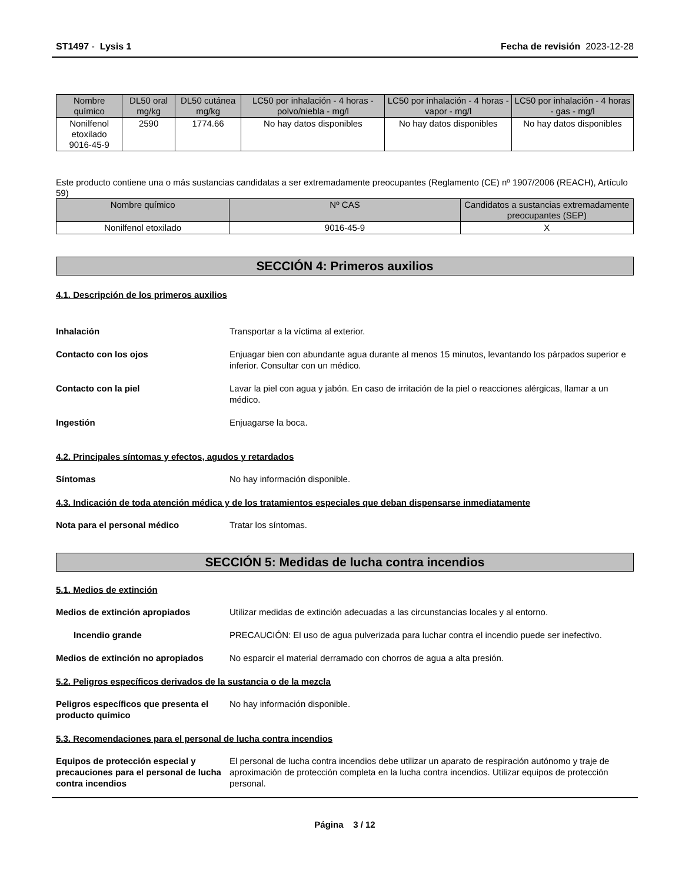ST1497 - Lysis 1 Fecha de revisión 2023-12-28
| Nombre químico | DL50 oral mg/kg | DL50 cutánea mg/kg | LC50 por inhalación - 4 horas - polvo/niebla - mg/l | LC50 por inhalación - 4 horas - vapor - mg/l | LC50 por inhalación - 4 horas - gas - mg/l |
| --- | --- | --- | --- | --- | --- |
| Nonilfenol etoxilado 9016-45-9 | 2590 | 1774.66 | No hay datos disponibles | No hay datos disponibles | No hay datos disponibles |
Este producto contiene una o más sustancias candidatas a ser extremadamente preocupantes (Reglamento (CE) nº 1907/2006 (REACH), Artículo 59)
| Nombre químico | Nº CAS | Candidatos a sustancias extremadamente preocupantes (SEP) |
| --- | --- | --- |
| Nonilfenol etoxilado | 9016-45-9 | X |
SECCIÓN 4: Primeros auxilios
4.1. Descripción de los primeros auxilios
Inhalación Transportar a la víctima al exterior.
Contacto con los ojos Enjuagar bien con abundante agua durante al menos 15 minutos, levantando los párpados superior e inferior. Consultar con un médico.
Contacto con la piel Lavar la piel con agua y jabón. En caso de irritación de la piel o reacciones alérgicas, llamar a un médico.
Ingestión Enjuagarse la boca.
4.2. Principales síntomas y efectos, agudos y retardados
Síntomas No hay información disponible.
4.3. Indicación de toda atención médica y de los tratamientos especiales que deban dispensarse inmediatamente
Nota para el personal médico Tratar los síntomas.
SECCIÓN 5: Medidas de lucha contra incendios
5.1. Medios de extinción
Medios de extinción apropiados Utilizar medidas de extinción adecuadas a las circunstancias locales y al entorno.
Incendio grande PRECAUCIÓN: El uso de agua pulverizada para luchar contra el incendio puede ser inefectivo.
Medios de extinción no apropiados
No esparcir el material derramado con chorros de agua a alta presión.
5.2. Peligros específicos derivados de la sustancia o de la mezcla
Peligros específicos que presenta el producto químico
No hay información disponible.
5.3. Recomendaciones para el personal de lucha contra incendios
Equipos de protección especial y precauciones para el personal de lucha contra incendios
El personal de lucha contra incendios debe utilizar un aparato de respiración autónomo y traje de aproximación de protección completa en la lucha contra incendios. Utilizar equipos de protección personal.
Página 3 / 12